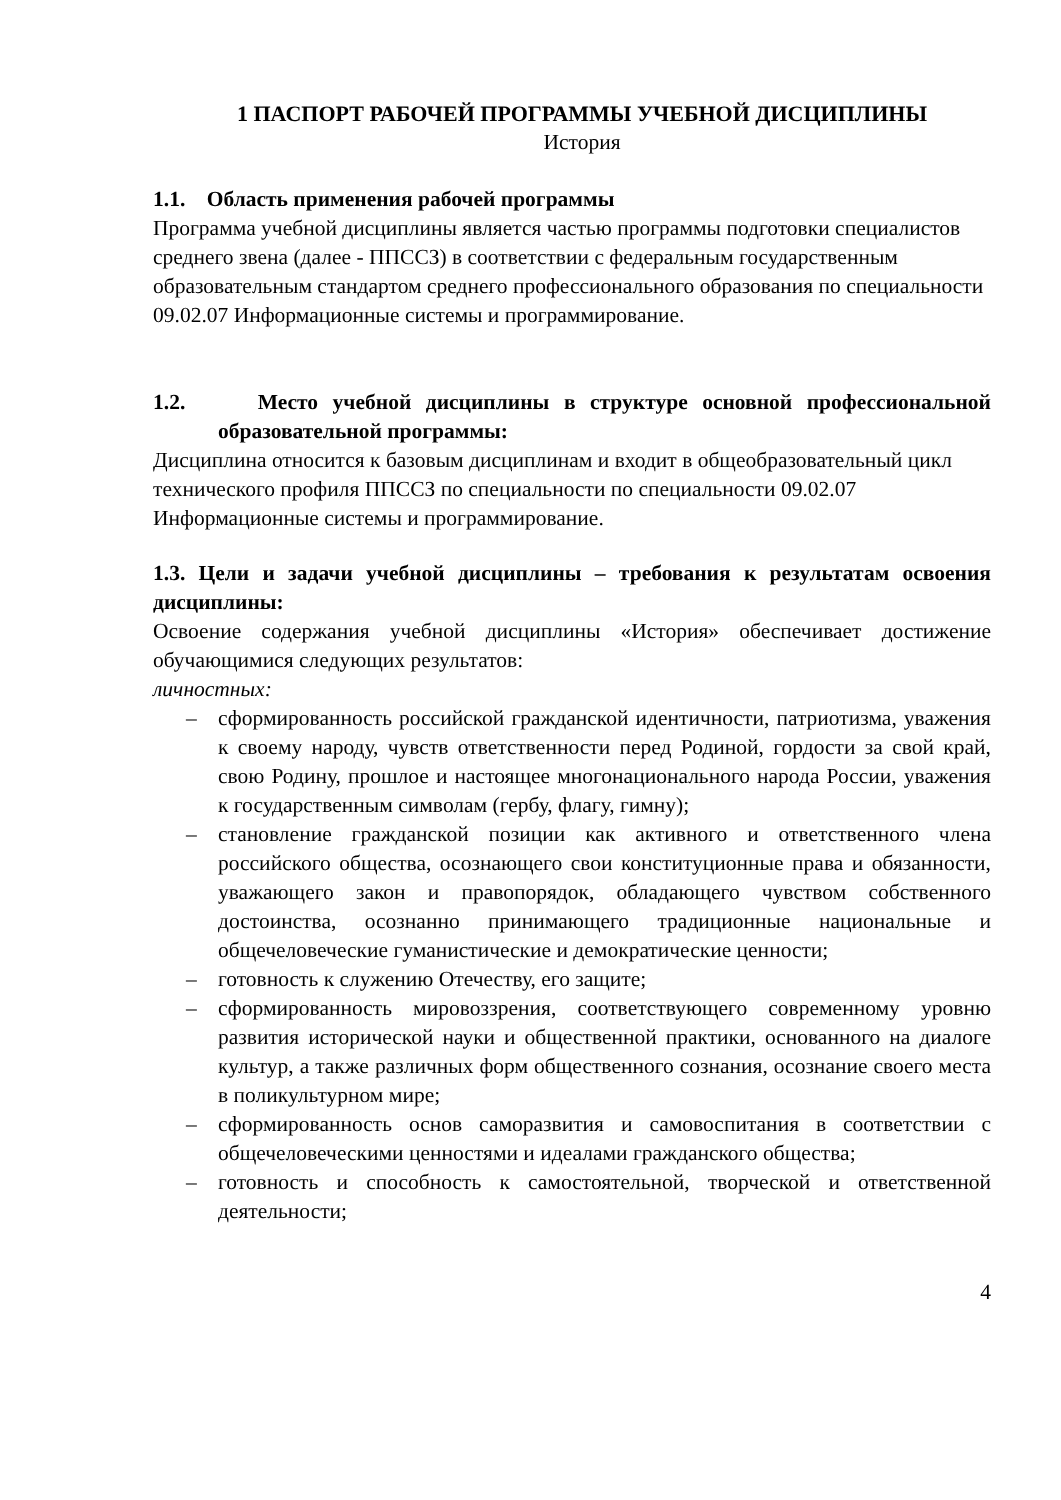1 ПАСПОРТ РАБОЧЕЙ ПРОГРАММЫ УЧЕБНОЙ ДИСЦИПЛИНЫ
История
1.1. Область применения рабочей программы
Программа учебной дисциплины является частью программы подготовки специалистов среднего звена (далее - ППССЗ) в соответствии с федеральным государственным образовательным стандартом среднего профессионального образования по специальности 09.02.07 Информационные системы и программирование.
1.2. Место учебной дисциплины в структуре основной профессиональной образовательной программы:
Дисциплина относится к базовым дисциплинам и входит в общеобразовательный цикл технического профиля ППССЗ по специальности по специальности 09.02.07 Информационные системы и программирование.
1.3. Цели и задачи учебной дисциплины – требования к результатам освоения дисциплины:
Освоение содержания учебной дисциплины «История» обеспечивает достижение обучающимися следующих результатов:
личностных:
– сформированность российской гражданской идентичности, патриотизма, уважения к своему народу, чувств ответственности перед Родиной, гордости за свой край, свою Родину, прошлое и настоящее многонационального народа России, уважения к государственным символам (гербу, флагу, гимну);
– становление гражданской позиции как активного и ответственного члена российского общества, осознающего свои конституционные права и обязанности, уважающего закон и правопорядок, обладающего чувством собственного достоинства, осознанно принимающего традиционные национальные и общечеловеческие гуманистические и демократические ценности;
– готовность к служению Отечеству, его защите;
– сформированность мировоззрения, соответствующего современному уровню развития исторической науки и общественной практики, основанного на диалоге культур, а также различных форм общественного сознания, осознание своего места в поликультурном мире;
– сформированность основ саморазвития и самовоспитания в соответствии с общечеловеческими ценностями и идеалами гражданского общества;
– готовность и способность к самостоятельной, творческой и ответственной деятельности;
4